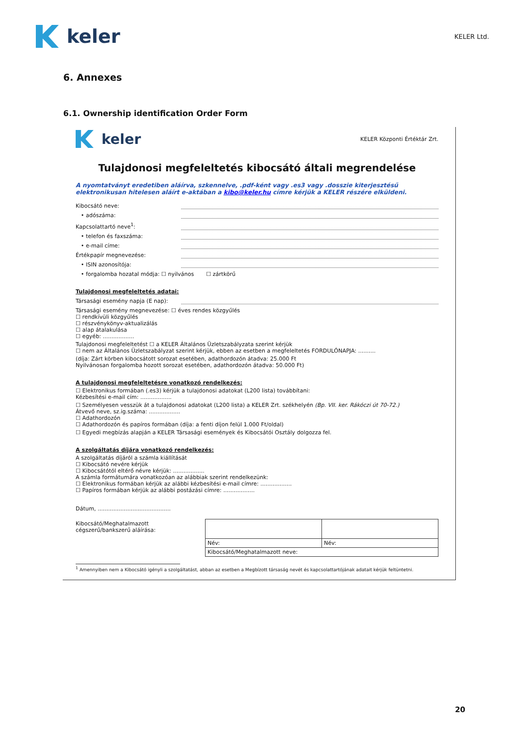keler
KELER Ltd.
6. Annexes
6.1. Ownership identification Order Form
keler
KELER Központi Értéktár Zrt.
Tulajdonosi megfeleltetés kibocsátó általi megrendelése
A nyomtatványt eredetiben aláírva, szkennelve, .pdf-ként vagy .es3 vagy .dosszie kiterjesztésű elektronikusan hitelesen aláírt e-aktában a kibo@keler.hu címre kérjük a KELER részére elküldeni.
Kibocsátó neve:
• adószáma:
Kapcsolattartó neve<sup>1</sup>:
• telefon és faxszáma:
• e-mail címe:
Értékpapír megnevezése:
• ISIN azonosítója:
• forgalomba hozatal módja: ☐ nyilvános ☐ zártkörű
Tulajdonosi megfeleltetés adatai:
Társasági esemény napja (E nap):
Társasági esemény megnevezése: ☐ éves rendes közgyűlés
☐ rendkívüli közgyűlés
☐ részvénykönyv-aktualizálás
☐ alap átalakulása
☐ egyéb: ..................
Tulajdonosi megfeleltetést ☐ a KELER Általános Üzletszabályzata szerint kérjük
☐ nem az Általános Üzletszabályzat szerint kérjük, ebben az esetben a megfeleltetés FORDULÓNAPJA: ..........
(díja: Zárt körben kibocsátott sorozat esetében, adathordozón átadva: 25.000 Ft
Nyilvánosan forgalomba hozott sorozat esetében, adathordozón átadva: 50.000 Ft)
A tulajdonosi megfeleltetésre vonatkozó rendelkezés:
☐ Elektronikus formában (.es3) kérjük a tulajdonosi adatokat (L200 lista) továbbítani:
Kézbesítési e-mail cím: ..................
☐ Személyesen vesszük át a tulajdonosi adatokat (L200 lista) a KELER Zrt. székhelyén (Bp. VII. ker. Rákóczi út 70-72.)
Átvevő neve, sz.ig.száma: ..................
☐ Adathordozón
☐ Adathordozón és papíros formában (díja: a fenti díjon felül 1.000 Ft/oldal)
☐ Egyedi megbízás alapján a KELER Társasági események és Kibocsátói Osztály dolgozza fel.
A szolgáltatás díjára vonatkozó rendelkezés:
A szolgáltatás díjáról a számla kiállítását
☐ Kibocsátó nevére kérjük
☐ Kibocsátótól eltérő névre kérjük: ..................
A számla formátumára vonatkozóan az alábbiak szerint rendelkezünk:
☐ Elektronikus formában kérjük az alábbi kézbesítési e-mail címre: ..................
☐ Papíros formában kérjük az alábbi postázási címre: ..................
Dátum, ..........................................
Kibocsátó/Meghatalmazott
cégszerű/bankszerű aláírása:
| Név: | Név: |
| Kibocsátó/Meghatalmazott neve: | |
<sup>1</sup> Amennyiben nem a Kibocsátó igényli a szolgáltatást, abban az esetben a Megbízott társaság nevét és kapcsolattartójának adatait kérjük feltüntetni.
20